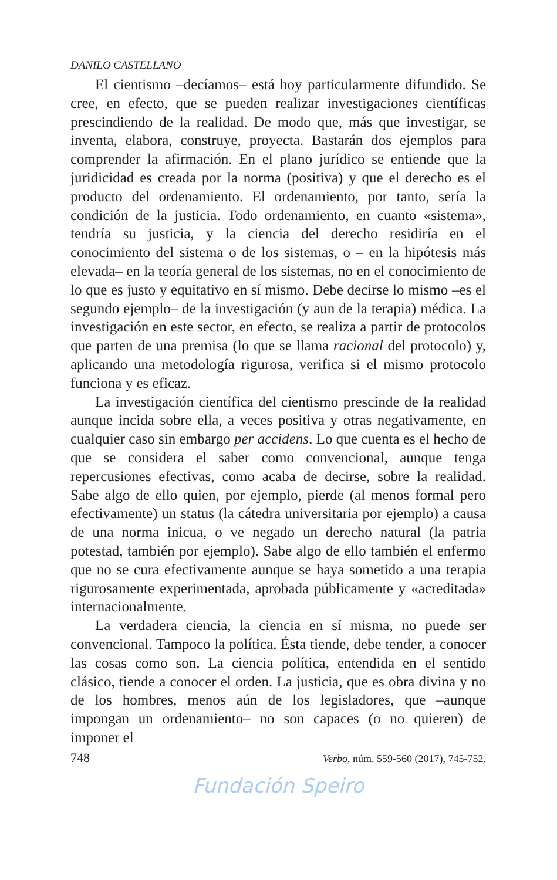DANILO CASTELLANO
El cientismo –decíamos– está hoy particularmente difundido. Se cree, en efecto, que se pueden realizar investigaciones científicas prescindiendo de la realidad. De modo que, más que investigar, se inventa, elabora, construye, proyecta. Bastarán dos ejemplos para comprender la afirmación. En el plano jurídico se entiende que la juridicidad es creada por la norma (positiva) y que el derecho es el producto del ordenamiento. El ordenamiento, por tanto, sería la condición de la justicia. Todo ordenamiento, en cuanto «sistema», tendría su justicia, y la ciencia del derecho residiría en el conocimiento del sistema o de los sistemas, o – en la hipótesis más elevada– en la teoría general de los sistemas, no en el conocimiento de lo que es justo y equitativo en sí mismo. Debe decirse lo mismo –es el segundo ejemplo– de la investigación (y aun de la terapia) médica. La investigación en este sector, en efecto, se realiza a partir de protocolos que parten de una premisa (lo que se llama racional del protocolo) y, aplicando una metodología rigurosa, verifica si el mismo protocolo funciona y es eficaz.
La investigación científica del cientismo prescinde de la realidad aunque incida sobre ella, a veces positiva y otras negativamente, en cualquier caso sin embargo per accidens. Lo que cuenta es el hecho de que se considera el saber como convencional, aunque tenga repercusiones efectivas, como acaba de decirse, sobre la realidad. Sabe algo de ello quien, por ejemplo, pierde (al menos formal pero efectivamente) un status (la cátedra universitaria por ejemplo) a causa de una norma inicua, o ve negado un derecho natural (la patria potestad, también por ejemplo). Sabe algo de ello también el enfermo que no se cura efectivamente aunque se haya sometido a una terapia rigurosamente experimentada, aprobada públicamente y «acreditada» internacionalmente.
La verdadera ciencia, la ciencia en sí misma, no puede ser convencional. Tampoco la política. Ésta tiende, debe tender, a conocer las cosas como son. La ciencia política, entendida en el sentido clásico, tiende a conocer el orden. La justicia, que es obra divina y no de los hombres, menos aún de los legisladores, que –aunque impongan un ordenamiento– no son capaces (o no quieren) de imponer el
748 Verbo, núm. 559-560 (2017), 745-752.
Fundación Speiro